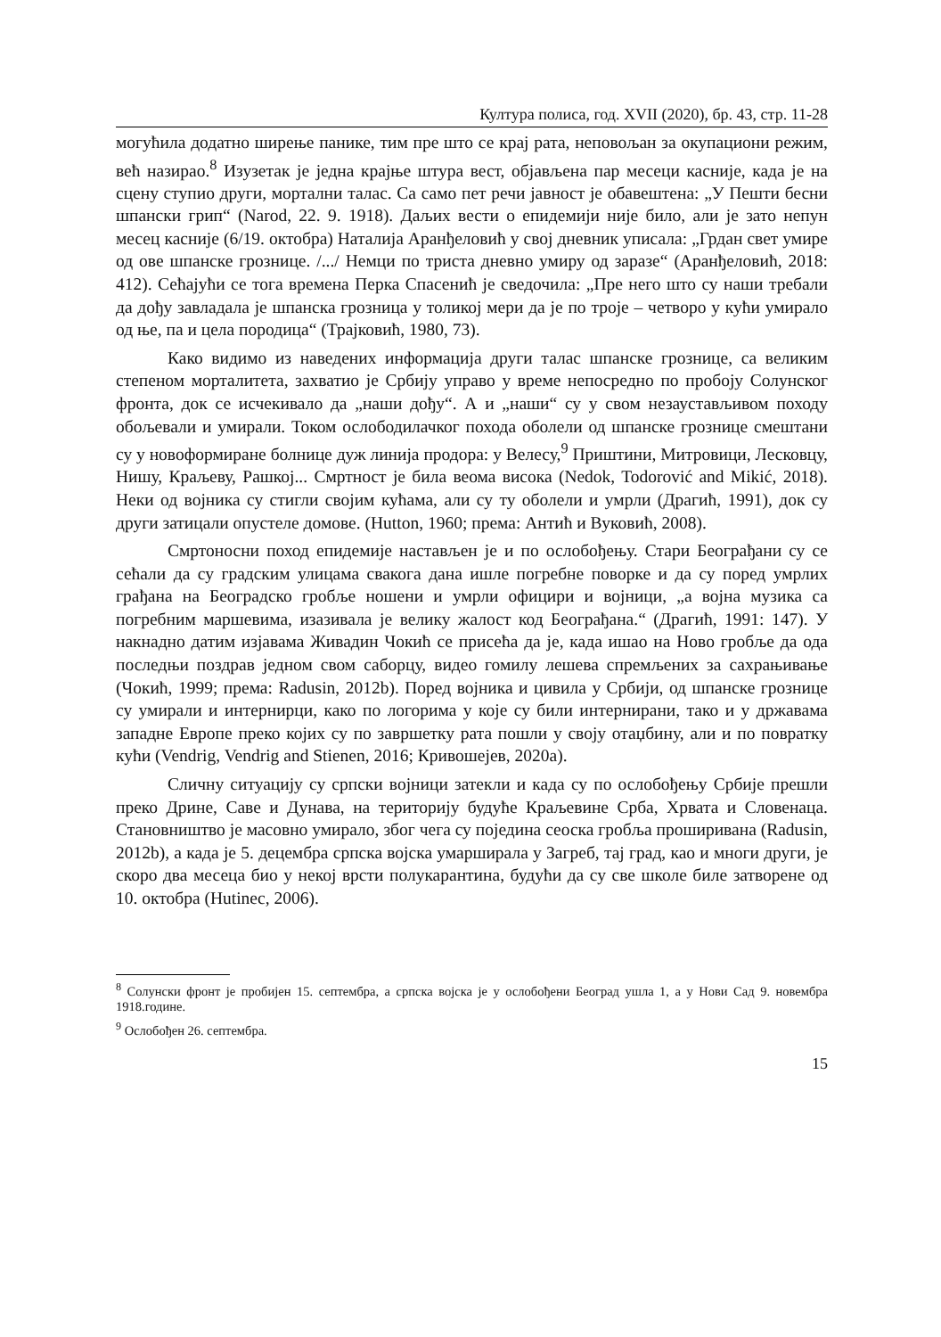Култура полиса, год. XVII (2020), бр. 43, стр. 11-28
могућила додатно ширење панике, тим пре што се крај рата, неповољан за окупациони режим, већ назирао.<sup>8</sup> Изузетак је једна крајње штура вест, објављена пар месеци касније, када је на сцену ступио други, мортални талас. Са само пет речи јавност је обавештена: „У Пешти бесни шпански грип“ (Narod, 22. 9. 1918). Даљих вести о епидемији није било, али је зато непун месец касније (6/19. октобра) Наталија Аранђеловић у свој дневник уписала: „Грдан свет умире од ове шпанске грознице. /.../ Немци по триста дневно умиру од заразе“ (Аранђеловић, 2018: 412). Сећајући се тога времена Перка Спасенић је сведочила: „Пре него што су наши требали да дођу завладала је шпанска грозница у толикој мери да је по троје – четворо у кући умирало од ње, па и цела породица“ (Трајковић, 1980, 73).
Како видимо из наведених информација други талас шпанске грознице, са великим степеном морталитета, захватио је Србију управо у време непосредно по пробоју Солунског фронта, док се исчекивало да „наши дођу“. А и „наши“ су у свом незаустављивом походу обољевали и умирали. Током ослободилачког похода оболели од шпанске грознице смештани су у новоформиране болнице дуж линија продора: у Велесу,<sup>9</sup> Приштини, Митровици, Лесковцу, Нишу, Краљеву, Рашкој... Смртност је била веома висока (Nedok, Todorović and Mikić, 2018). Неки од војника су стигли својим кућама, али су ту оболели и умрли (Драгић, 1991), док су други затицали опустеле домове. (Hutton, 1960; према: Антић и Вуковић, 2008).
Смртоносни поход епидемије настављен је и по ослобођењу. Стари Београђани су се сећали да су градским улицама свакога дана ишле погребне поворке и да су поред умрлих грађана на Београдско гробље ношени и умрли официри и војници, „а војна музика са погребним маршевима, изазивала је велику жалост код Београђана.“ (Драгић, 1991: 147). У накнадно датим изјавама Живадин Чокић се присећа да је, када ишао на Ново гробље да ода последњи поздрав једном свом саборцу, видео гомилу лешева спремљених за сахрањивање (Чокић, 1999; према: Radusin, 2012b). Поред војника и цивила у Србији, од шпанске грознице су умирали и интернирци, како по логорима у које су били интернирани, тако и у државама западне Европе преко којих су по завршетку рата пошли у своју отаџбину, али и по повратку кући (Vendrig, Vendrig and Stienen, 2016; Кривошејев, 2020а).
Сличну ситуацију су српски војници затекли и када су по ослобођењу Србије прешли преко Дрине, Саве и Дунава, на територију будуће Краљевине Срба, Хрвата и Словенаца. Становништво је масовно умирало, због чега су поједина сеоска гробља проширивана (Radusin, 2012b), а када је 5. децембра српска војска умарширала у Загреб, тај град, као и многи други, је скоро два месеца био у некој врсти полукарантина, будући да су све школе биле затворене од 10. октобра (Hutinec, 2006).
<sup>8</sup> Солунски фронт је пробијен 15. септембра, а српска војска је у ослобођени Београд ушла 1, а у Нови Сад 9. новембра 1918.године.
<sup>9</sup> Ослобођен 26. септембра.
15